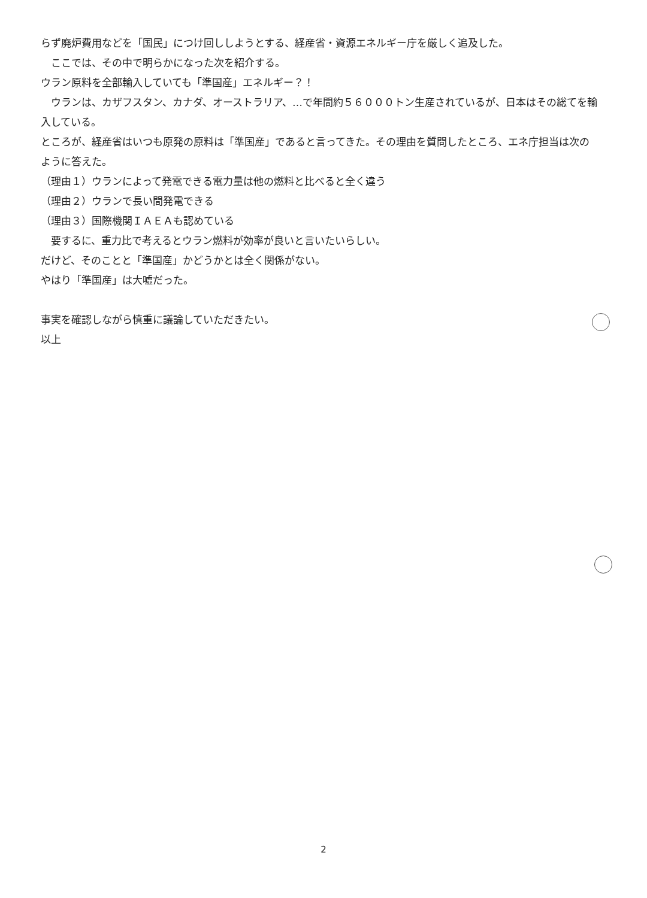らず廃炉費用などを「国民」につけ回ししようとする、経産省・資源エネルギー庁を厳しく追及した。
　ここでは、その中で明らかになった次を紹介する。
ウラン原料を全部輸入していても「準国産」エネルギー？！
　ウランは、カザフスタン、カナダ、オーストラリア、…で年間約５６０００トン生産されているが、日本はその総てを輸入している。
ところが、経産省はいつも原発の原料は「準国産」であると言ってきた。その理由を質問したところ、エネ庁担当は次のように答えた。
（理由１）ウランによって発電できる電力量は他の燃料と比べると全く違う
（理由２）ウランで長い間発電できる
（理由３）国際機関ＩＡＥＡも認めている
　要するに、重力比で考えるとウラン燃料が効率が良いと言いたいらしい。
だけど、そのことと「準国産」かどうかとは全く関係がない。
やはり「準国産」は大嘘だった。
事実を確認しながら慎重に議論していただきたい。
以上
2